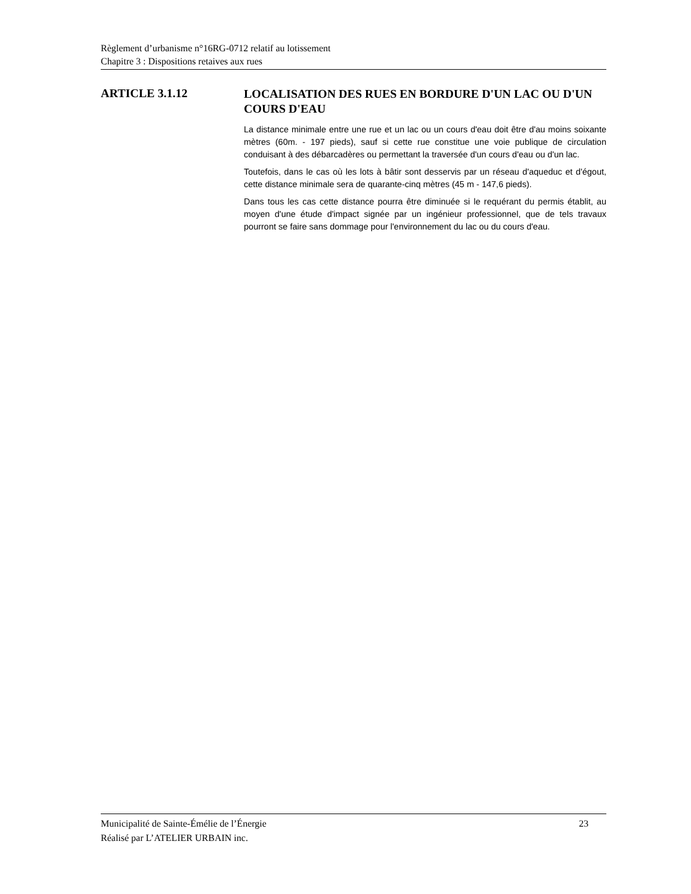Règlement d’urbanisme n°16RG-0712 relatif au lotissement
Chapitre 3 : Dispositions retaives aux rues
ARTICLE 3.1.12
LOCALISATION DES RUES EN BORDURE D'UN LAC OU D'UN COURS D'EAU
La distance minimale entre une rue et un lac ou un cours d'eau doit être d'au moins soixante mètres (60m. - 197 pieds), sauf si cette rue constitue une voie publique de circulation conduisant à des débarcadères ou permettant la traversée d'un cours d'eau ou d'un lac.
Toutefois, dans le cas où les lots à bâtir sont desservis par un réseau d'aqueduc et d'égout, cette distance minimale sera de quarante-cinq mètres (45 m - 147,6 pieds).
Dans tous les cas cette distance pourra être diminuée si le requérant du permis établit, au moyen d'une étude d'impact signée par un ingénieur professionnel, que de tels travaux pourront se faire sans dommage pour l'environnement du lac ou du cours d'eau.
Municipalité de Sainte-Émélie de l’Énergie 23
Réalisé par L’ATELIER URBAIN inc.